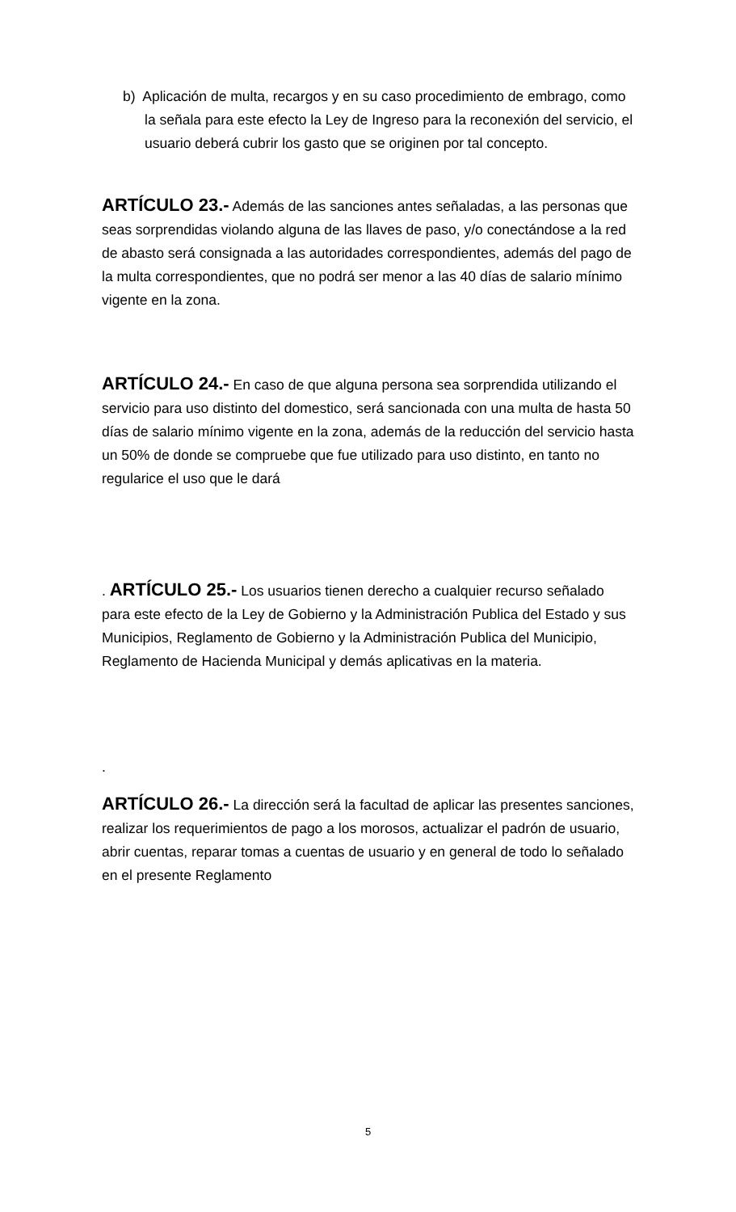b) Aplicación de multa, recargos y en su caso procedimiento de embrago, como la señala para este efecto la Ley de Ingreso para la reconexión del servicio, el usuario deberá cubrir los gasto que se originen por tal concepto.
ARTÍCULO 23.- Además de las sanciones antes señaladas, a las personas que seas sorprendidas violando alguna de las llaves de paso, y/o conectándose a la red de abasto será consignada a las autoridades correspondientes, además del pago de la multa correspondientes, que no podrá ser menor a las 40 días de salario mínimo vigente en la zona.
ARTÍCULO 24.- En caso de que alguna persona sea sorprendida utilizando el servicio para uso distinto del domestico, será sancionada con una multa de hasta 50 días de salario mínimo vigente en la zona, además de la reducción del servicio hasta un 50% de donde se compruebe que fue utilizado para uso distinto, en tanto no regularice el uso que le dará
. ARTÍCULO 25.- Los usuarios tienen derecho a cualquier recurso señalado para este efecto de la Ley de Gobierno y la Administración Publica del Estado y sus Municipios, Reglamento de Gobierno y la Administración Publica del Municipio, Reglamento de Hacienda Municipal y demás aplicativas en la materia.
.
ARTÍCULO 26.- La dirección será la facultad de aplicar las presentes sanciones, realizar los requerimientos de pago a los morosos, actualizar el padrón de usuario, abrir cuentas, reparar tomas a cuentas de usuario y en general de todo lo señalado en el presente Reglamento
5